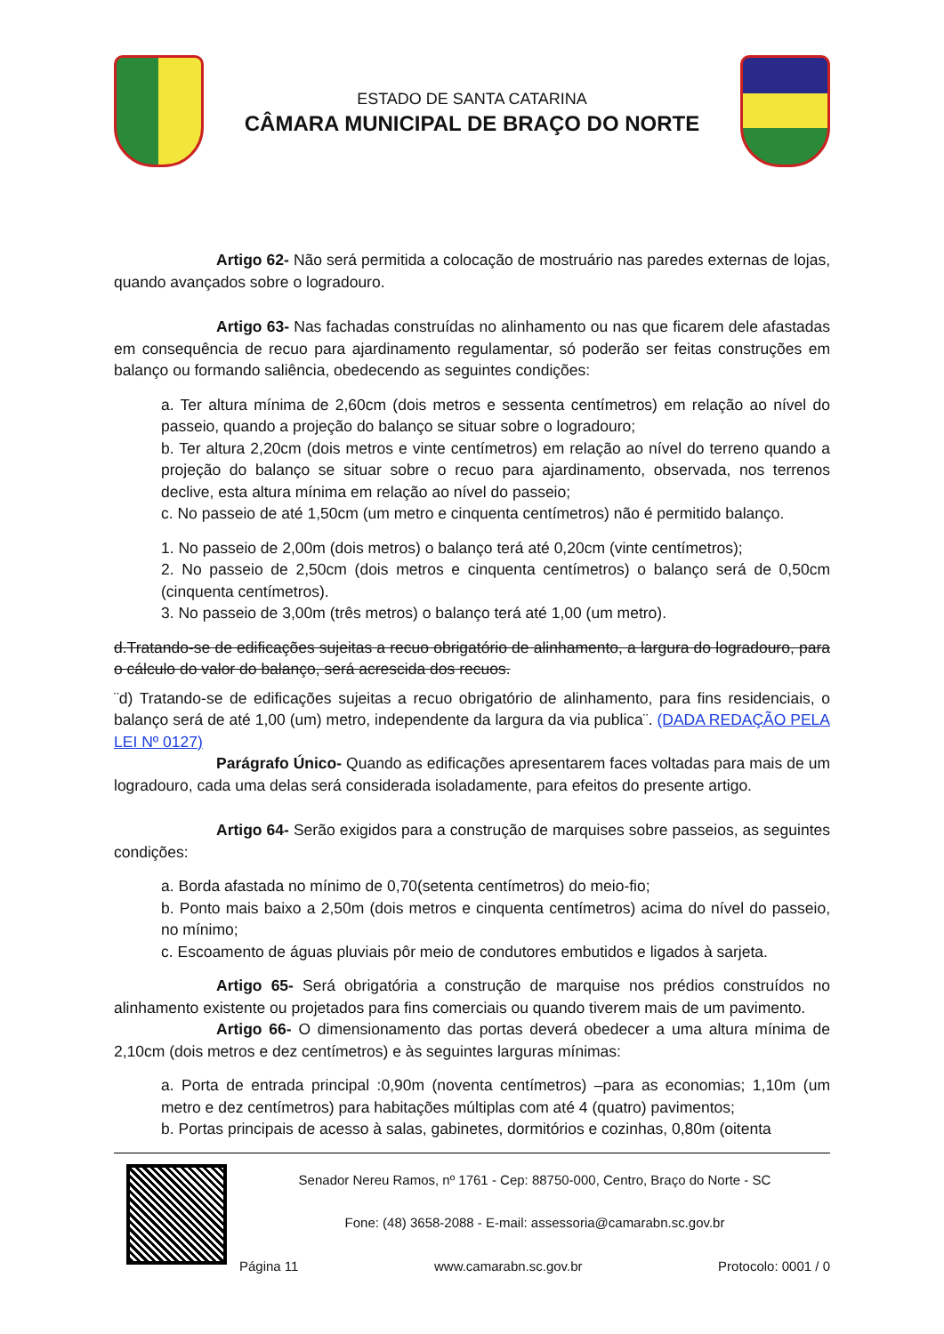ESTADO DE SANTA CATARINA
CÂMARA MUNICIPAL DE BRAÇO DO NORTE
Artigo 62- Não será permitida a colocação de mostruário nas paredes externas de lojas, quando avançados sobre o logradouro.
Artigo 63- Nas fachadas construídas no alinhamento ou nas que ficarem dele afastadas em consequência de recuo para ajardinamento regulamentar, só poderão ser feitas construções em balanço ou formando saliência, obedecendo as seguintes condições:
a. Ter altura mínima de 2,60cm (dois metros e sessenta centímetros) em relação ao nível do passeio, quando a projeção do balanço se situar sobre o logradouro;
b. Ter altura 2,20cm (dois metros e vinte centímetros) em relação ao nível do terreno quando a projeção do balanço se situar sobre o recuo para ajardinamento, observada, nos terrenos declive, esta altura mínima em relação ao nível do passeio;
c. No passeio de até 1,50cm (um metro e cinquenta centímetros) não é permitido balanço.
1. No passeio de 2,00m (dois metros) o balanço terá até 0,20cm (vinte centímetros);
2. No passeio de 2,50cm (dois metros e cinquenta centímetros) o balanço será de 0,50cm (cinquenta centímetros).
3. No passeio de 3,00m (três metros) o balanço terá até 1,00 (um metro).
d.Tratando-se de edificações sujeitas a recuo obrigatório de alinhamento, a largura do logradouro, para o cálculo do valor do balanço, será acrescida dos recuos.
¨d) Tratando-se de edificações sujeitas a recuo obrigatório de alinhamento, para fins residenciais, o balanço será de até 1,00 (um) metro, independente da largura da via publica¨. (DADA REDAÇÃO PELA LEI Nº 0127)
Parágrafo Único- Quando as edificações apresentarem faces voltadas para mais de um logradouro, cada uma delas será considerada isoladamente, para efeitos do presente artigo.
Artigo 64- Serão exigidos para a construção de marquises sobre passeios, as seguintes condições:
a. Borda afastada no mínimo de 0,70(setenta centímetros) do meio-fio;
b. Ponto mais baixo a 2,50m (dois metros e cinquenta centímetros) acima do nível do passeio, no mínimo;
c. Escoamento de águas pluviais pôr meio de condutores embutidos e ligados à sarjeta.
Artigo 65- Será obrigatória a construção de marquise nos prédios construídos no alinhamento existente ou projetados para fins comerciais ou quando tiverem mais de um pavimento.
Artigo 66- O dimensionamento das portas deverá obedecer a uma altura mínima de 2,10cm (dois metros e dez centímetros) e às seguintes larguras mínimas:
a. Porta de entrada principal :0,90m (noventa centímetros) –para as economias; 1,10m (um metro e dez centímetros) para habitações múltiplas com até 4 (quatro) pavimentos;
b. Portas principais de acesso à salas, gabinetes, dormitórios e cozinhas, 0,80m (oitenta
Senador Nereu Ramos, nº 1761 - Cep: 88750-000, Centro, Braço do Norte - SC
Fone: (48) 3658-2088 - E-mail: assessoria@camarabn.sc.gov.br
Página 11 www.camarabn.sc.gov.br Protocolo: 0001 / 0